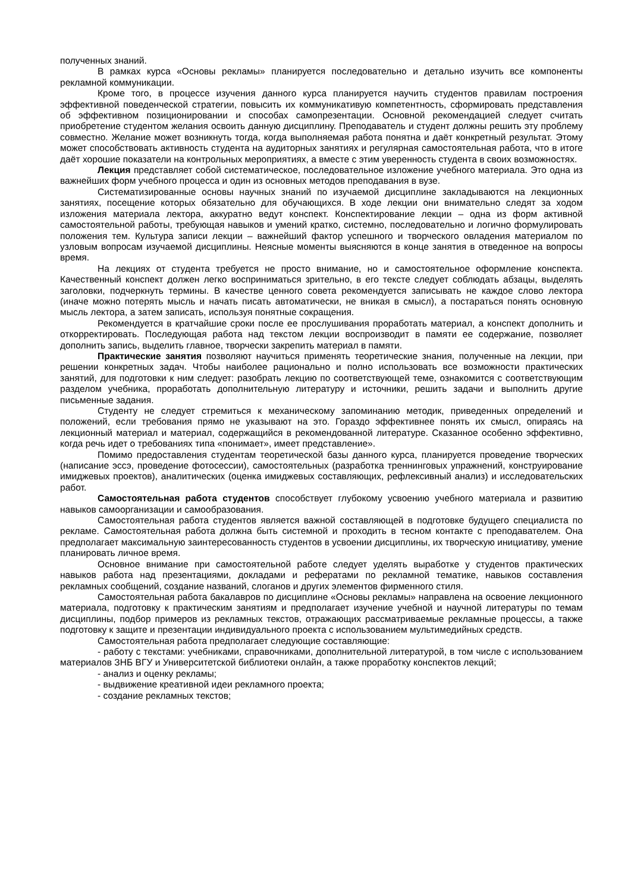полученных знаний.
В рамках курса «Основы рекламы» планируется последовательно и детально изучить все компоненты рекламной коммуникации.
Кроме того, в процессе изучения данного курса планируется научить студентов правилам построения эффективной поведенческой стратегии, повысить их коммуникативую компетентность, сформировать представления об эффективном позиционировании и способах самопрезентации. Основной рекомендацией следует считать приобретение студентом желания освоить данную дисциплину. Преподаватель и студент должны решить эту проблему совместно. Желание может возникнуть тогда, когда выполняемая работа понятна и даёт конкретный результат. Этому может способствовать активность студента на аудиторных занятиях и регулярная самостоятельная работа, что в итоге даёт хорошие показатели на контрольных мероприятиях, а вместе с этим уверенность студента в своих возможностях.
Лекция представляет собой систематическое, последовательное изложение учебного материала. Это одна из важнейших форм учебного процесса и один из основных методов преподавания в вузе.
Систематизированные основы научных знаний по изучаемой дисциплине закладываются на лекционных занятиях, посещение которых обязательно для обучающихся. В ходе лекции они внимательно следят за ходом изложения материала лектора, аккуратно ведут конспект. Конспектирование лекции – одна из форм активной самостоятельной работы, требующая навыков и умений кратко, системно, последовательно и логично формулировать положения тем. Культура записи лекции – важнейший фактор успешного и творческого овладения материалом по узловым вопросам изучаемой дисциплины. Неясные моменты выясняются в конце занятия в отведенное на вопросы время.
На лекциях от студента требуется не просто внимание, но и самостоятельное оформление конспекта. Качественный конспект должен легко восприниматься зрительно, в его тексте следует соблюдать абзацы, выделять заголовки, подчеркнуть термины. В качестве ценного совета рекомендуется записывать не каждое слово лектора (иначе можно потерять мысль и начать писать автоматически, не вникая в смысл), а постараться понять основную мысль лектора, а затем записать, используя понятные сокращения.
Рекомендуется в кратчайшие сроки после ее прослушивания проработать материал, а конспект дополнить и откорректировать. Последующая работа над текстом лекции воспроизводит в памяти ее содержание, позволяет дополнить запись, выделить главное, творчески закрепить материал в памяти.
Практические занятия позволяют научиться применять теоретические знания, полученные на лекции, при решении конкретных задач. Чтобы наиболее рационально и полно использовать все возможности практических занятий, для подготовки к ним следует: разобрать лекцию по соответствующей теме, ознакомится с соответствующим разделом учебника, проработать дополнительную литературу и источники, решить задачи и выполнить другие письменные задания.
Студенту не следует стремиться к механическому запоминанию методик, приведенных определений и положений, если требования прямо не указывают на это. Гораздо эффективнее понять их смысл, опираясь на лекционный материал и материал, содержащийся в рекомендованной литературе. Сказанное особенно эффективно, когда речь идет о требованиях типа «понимает», имеет представление».
Помимо предоставления студентам теоретической базы данного курса, планируется проведение творческих (написание эссэ, проведение фотосессии), самостоятельных (разработка треннинговых упражнений, конструирование имиджевых проектов), аналитических (оценка имиджевых составляющих, рефлексивный анализ) и исследовательских работ.
Самостоятельная работа студентов способствует глубокому усвоению учебного материала и развитию навыков самоорганизации и самообразования.
Самостоятельная работа студентов является важной составляющей в подготовке будущего специалиста по рекламе. Самостоятельная работа должна быть системной и проходить в тесном контакте с преподавателем. Она предполагает максимальную заинтересованность студентов в усвоении дисциплины, их творческую инициативу, умение планировать личное время.
Основное внимание при самостоятельной работе следует уделять выработке у студентов практических навыков работа над презентациями, докладами и рефератами по рекламной тематике, навыков составления рекламных сообщений, создание названий, слоганов и других элементов фирменного стиля.
Самостоятельная работа бакалавров по дисциплине «Основы рекламы» направлена на освоение лекционного материала, подготовку к практическим занятиям и предполагает изучение учебной и научной литературы по темам дисциплины, подбор примеров из рекламных текстов, отражающих рассматриваемые рекламные процессы, а также подготовку к защите и презентации индивидуального проекта с использованием мультимедийных средств.
Самостоятельная работа предполагает следующие составляющие:
- работу с текстами: учебниками, справочниками, дополнительной литературой, в том числе с использованием материалов ЗНБ ВГУ и Университетской библиотеки онлайн, а также проработку конспектов лекций;
- анализ и оценку рекламы;
- выдвижение креативной идеи рекламного проекта;
- создание рекламных текстов;